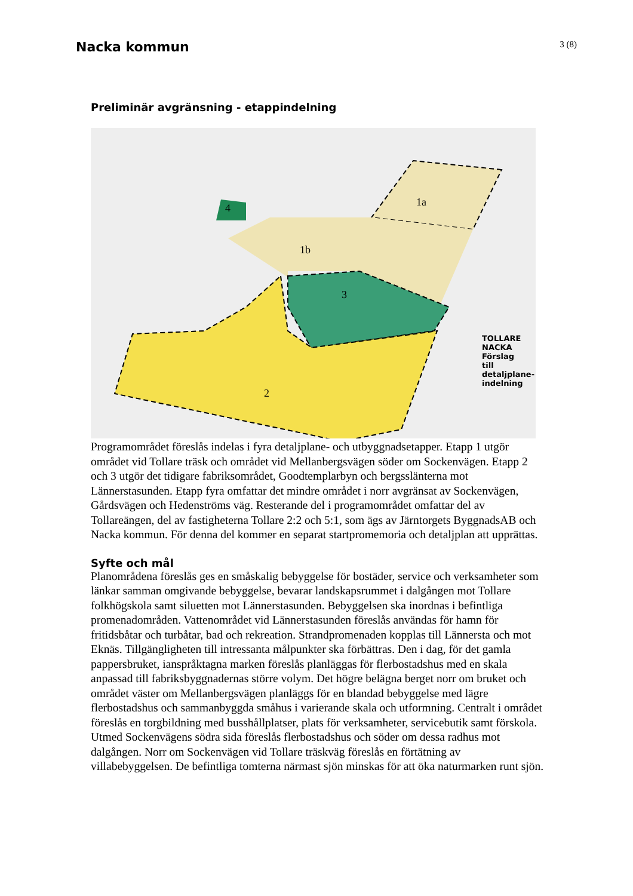Nacka kommun
3 (8)
Preliminär avgränsning - etappindelning
1a
1b
3
2
4
TOLLARE
NACKA
Förslag
till
detaljplane-
indelning
Programområdet föreslås indelas i fyra detaljplane- och utbyggnadsetapper. Etapp 1 utgör området vid Tollare träsk och området vid Mellanbergsvägen söder om Sockenvägen. Etapp 2 och 3 utgör det tidigare fabriksområdet, Goodtemplarbyn och bergsslänterna mot Lännerstasunden. Etapp fyra omfattar det mindre området i norr avgränsat av Sockenvägen, Gårdsvägen och Hedenströms väg. Resterande del i programområdet omfattar del av Tollareängen, del av fastigheterna Tollare 2:2 och 5:1, som ägs av Järntorgets ByggnadsAB och Nacka kommun. För denna del kommer en separat startpromemoria och detaljplan att upprättas.
Syfte och mål
Planområdena föreslås ges en småskalig bebyggelse för bostäder, service och verksamheter som länkar samman omgivande bebyggelse, bevarar landskapsrummet i dalgången mot Tollare folkhögskola samt siluetten mot Lännerstasunden. Bebyggelsen ska inordnas i befintliga promenadområden. Vattenområdet vid Lännerstasunden föreslås användas för hamn för fritidsbåtar och turbåtar, bad och rekreation. Strandpromenaden kopplas till Lännersta och mot Eknäs. Tillgängligheten till intressanta målpunkter ska förbättras. Den i dag, för det gamla pappersbruket, ianspråktagna marken föreslås planläggas för flerbostadshus med en skala anpassad till fabriksbyggnadernas större volym. Det högre belägna berget norr om bruket och området väster om Mellanbergsvägen planläggs för en blandad bebyggelse med lägre flerbostadshus och sammanbyggda småhus i varierande skala och utformning. Centralt i området föreslås en torgbildning med busshållplatser, plats för verksamheter, servicebutik samt förskola. Utmed Sockenvägens södra sida föreslås flerbostadshus och söder om dessa radhus mot dalgången. Norr om Sockenvägen vid Tollare träskväg föreslås en förtätning av villabebyggelsen. De befintliga tomterna närmast sjön minskas för att öka naturmarken runt sjön.